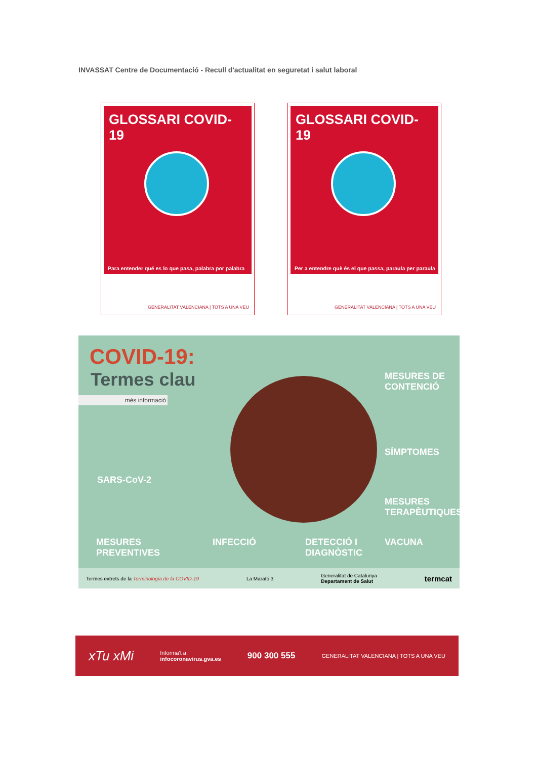INVASSAT Centre de Documentació - Recull d'actualitat en seguretat i salut laboral
GLOSSARI COVID-19
Para entender qué es lo que pasa, palabra por palabra
GENERALITAT VALENCIANA | TOTS A UNA VEU
GLOSSARI COVID-19
Per a entendre què és el que passa, paraula per paraula
GENERALITAT VALENCIANA | TOTS A UNA VEU
COVID-19:
Termes clau
més informació
MESURES DE
CONTENCIÓ
SÍMPTOMES
SARS-CoV-2
MESURES
TERAPÈUTIQUES
MESURES
PREVENTIVES
INFECCIÓ
DETECCIÓ I
DIAGNÒSTIC
VACUNA
Termes extrets de la Terminologia de la COVID-19 La Marató 3 Generalitat de Catalunya
Departament de Salut termcat
xTu xMi Informa't a:
infocoronavirus.gva.es 900 300 555 GENERALITAT VALENCIANA | TOTS A UNA VEU